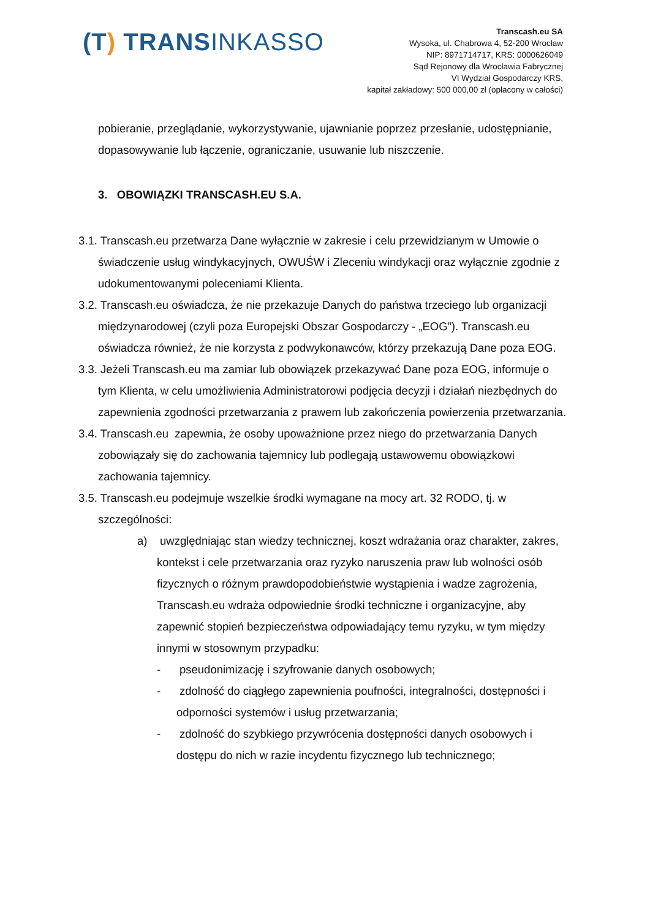(T) TRANSINKASSO
Transcash.eu SA
Wysoka, ul. Chabrowa 4, 52-200 Wrocław
NIP: 8971714717, KRS: 0000626049
Sąd Rejonowy dla Wrocławia Fabrycznej
VI Wydział Gospodarczy KRS,
kapitał zakładowy: 500 000,00 zł (opłacony w całości)
pobieranie, przeglądanie, wykorzystywanie, ujawnianie poprzez przesłanie, udostępnianie, dopasowywanie lub łączenie, ograniczanie, usuwanie lub niszczenie.
3. OBOWIĄZKI TRANSCASH.EU S.A.
3.1. Transcash.eu przetwarza Dane wyłącznie w zakresie i celu przewidzianym w Umowie o świadczenie usług windykacyjnych, OWUŚW i Zleceniu windykacji oraz wyłącznie zgodnie z udokumentowanymi poleceniami Klienta.
3.2. Transcash.eu oświadcza, że nie przekazuje Danych do państwa trzeciego lub organizacji międzynarodowej (czyli poza Europejski Obszar Gospodarczy - „EOG”). Transcash.eu oświadcza również, że nie korzysta z podwykonawców, którzy przekazują Dane poza EOG.
3.3. Jeżeli Transcash.eu ma zamiar lub obowiązek przekazywać Dane poza EOG, informuje o tym Klienta, w celu umożliwienia Administratorowi podjęcia decyzji i działań niezbędnych do zapewnienia zgodności przetwarzania z prawem lub zakończenia powierzenia przetwarzania.
3.4. Transcash.eu zapewnia, że osoby upoważnione przez niego do przetwarzania Danych zobowiązały się do zachowania tajemnicy lub podlegają ustawowemu obowiązkowi zachowania tajemnicy.
3.5. Transcash.eu podejmuje wszelkie środki wymagane na mocy art. 32 RODO, tj. w szczególności:
a) uwzględniając stan wiedzy technicznej, koszt wdrażania oraz charakter, zakres, kontekst i cele przetwarzania oraz ryzyko naruszenia praw lub wolności osób fizycznych o różnym prawdopodobieństwie wystąpienia i wadze zagrożenia, Transcash.eu wdraża odpowiednie środki techniczne i organizacyjne, aby zapewnić stopień bezpieczeństwa odpowiadający temu ryzyku, w tym między innymi w stosownym przypadku:
- pseudonimizację i szyfrowanie danych osobowych;
- zdolność do ciągłego zapewnienia poufności, integralności, dostępności i odporności systemów i usług przetwarzania;
- zdolność do szybkiego przywrócenia dostępności danych osobowych i dostępu do nich w razie incydentu fizycznego lub technicznego;